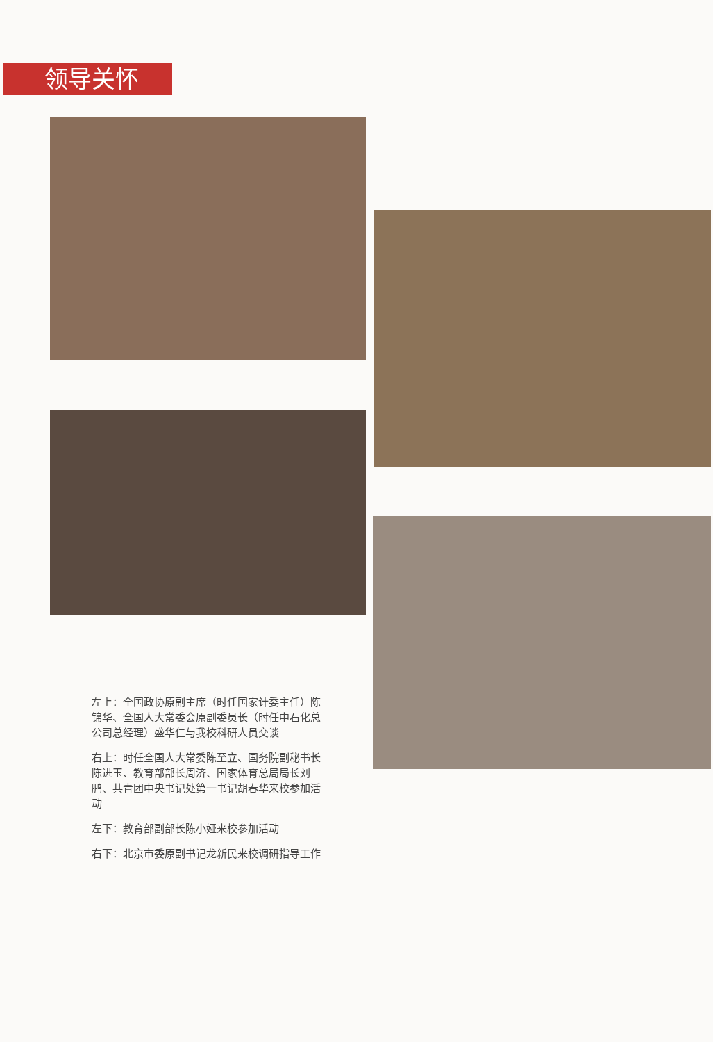领导关怀
左上：全国政协原副主席（时任国家计委主任）陈锦华、全国人大常委会原副委员长（时任中石化总公司总经理）盛华仁与我校科研人员交谈
右上：时任全国人大常委陈至立、国务院副秘书长陈进玉、教育部部长周济、国家体育总局局长刘鹏、共青团中央书记处第一书记胡春华来校参加活动
左下：教育部副部长陈小娅来校参加活动
右下：北京市委原副书记龙新民来校调研指导工作